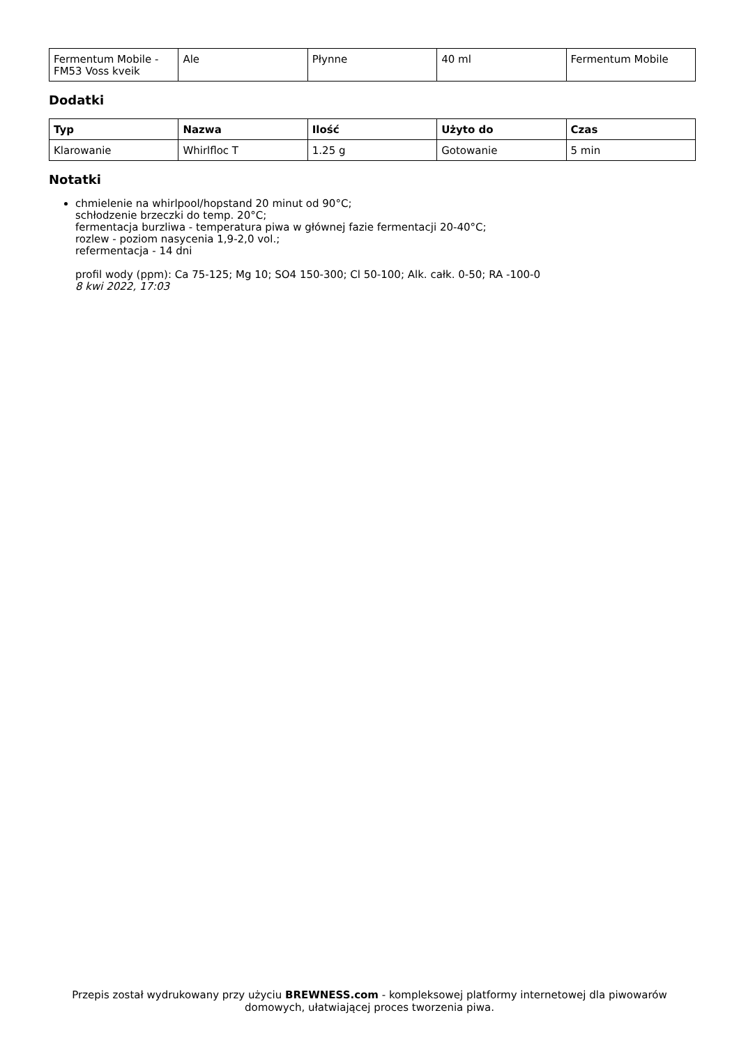| Fermentum Mobile - FM53 Voss kveik | Ale | Płynne | 40 ml | Fermentum Mobile |
Dodatki
| Typ | Nazwa | Ilość | Użyto do | Czas |
| --- | --- | --- | --- | --- |
| Klarowanie | Whirlfloc T | 1.25 g | Gotowanie | 5 min |
Notatki
chmielenie na whirlpool/hopstand 20 minut od 90°C;
schłodzenie brzeczki do temp. 20°C;
fermentacja burzliwa - temperatura piwa w głównej fazie fermentacji 20-40°C;
rozlew - poziom nasycenia 1,9-2,0 vol.;
refermentacja - 14 dni
profil wody (ppm): Ca 75-125; Mg 10; SO4 150-300; Cl 50-100; Alk. całk. 0-50; RA -100-0
8 kwi 2022, 17:03
Przepis został wydrukowany przy użyciu BREWNESS.com - kompleksowej platformy internetowej dla piwowarów domowych, ułatwiającej proces tworzenia piwa.